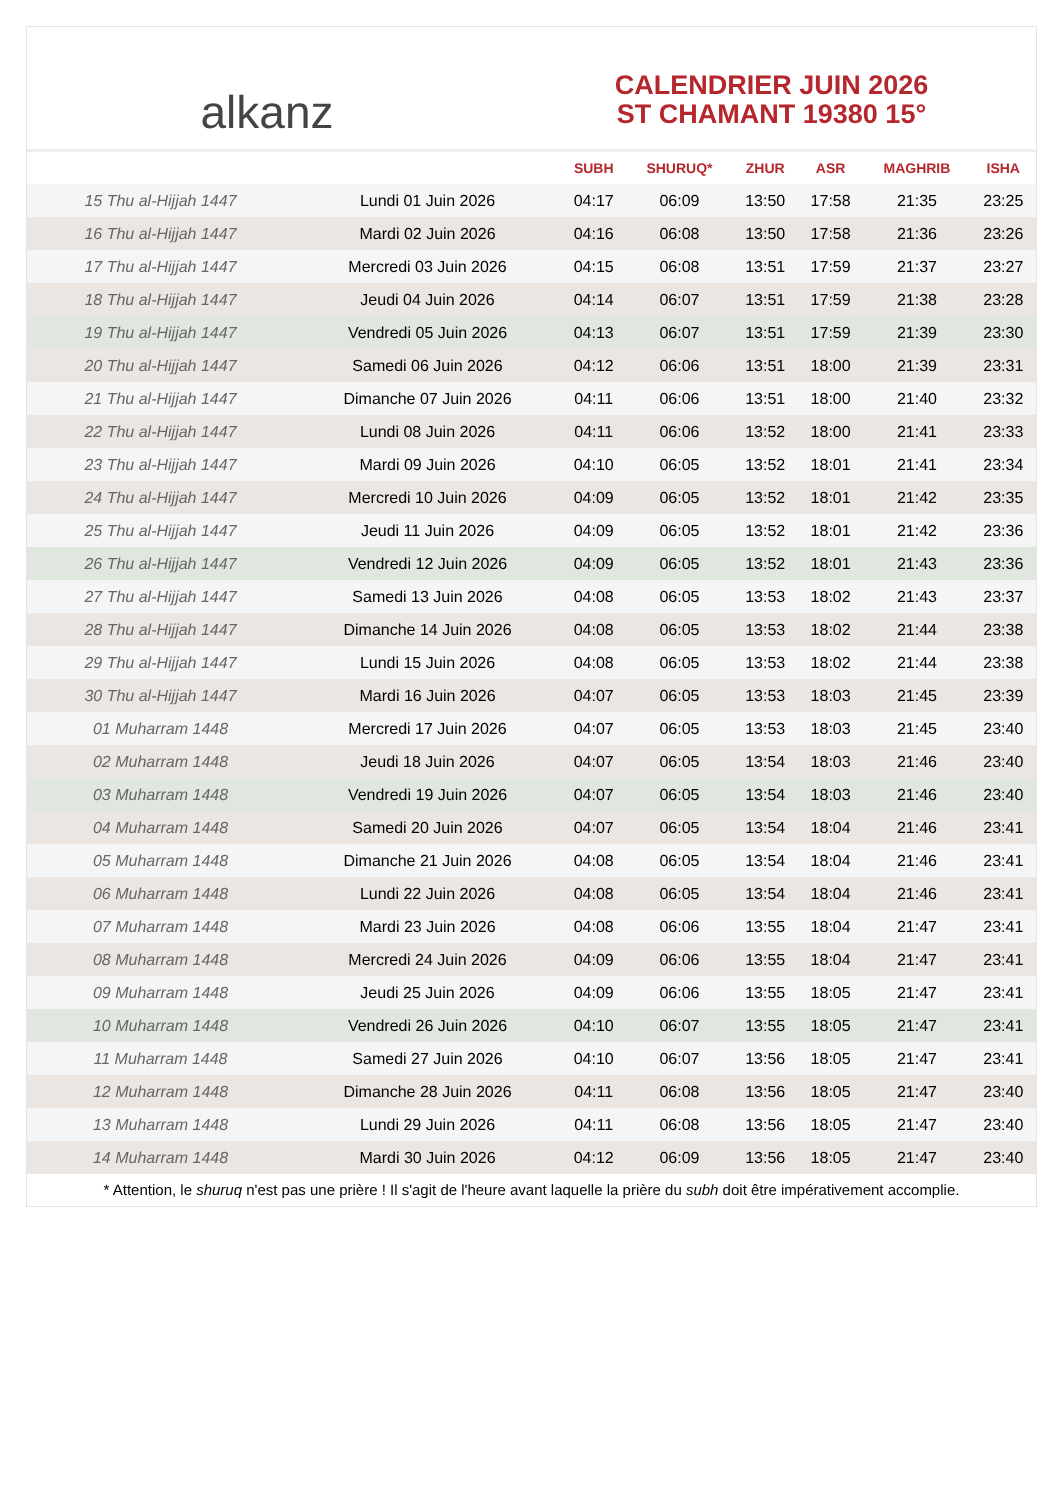alkanz
CALENDRIER JUIN 2026
ST CHAMANT 19380 15°
| | | SUBH | SHURUQ* | ZHUR | ASR | MAGHRIB | ISHA |
| --- | --- | --- | --- | --- | --- | --- | --- |
| 15 Thu al-Hijjah 1447 | Lundi 01 Juin 2026 | 04:17 | 06:09 | 13:50 | 17:58 | 21:35 | 23:25 |
| 16 Thu al-Hijjah 1447 | Mardi 02 Juin 2026 | 04:16 | 06:08 | 13:50 | 17:58 | 21:36 | 23:26 |
| 17 Thu al-Hijjah 1447 | Mercredi 03 Juin 2026 | 04:15 | 06:08 | 13:51 | 17:59 | 21:37 | 23:27 |
| 18 Thu al-Hijjah 1447 | Jeudi 04 Juin 2026 | 04:14 | 06:07 | 13:51 | 17:59 | 21:38 | 23:28 |
| 19 Thu al-Hijjah 1447 | Vendredi 05 Juin 2026 | 04:13 | 06:07 | 13:51 | 17:59 | 21:39 | 23:30 |
| 20 Thu al-Hijjah 1447 | Samedi 06 Juin 2026 | 04:12 | 06:06 | 13:51 | 18:00 | 21:39 | 23:31 |
| 21 Thu al-Hijjah 1447 | Dimanche 07 Juin 2026 | 04:11 | 06:06 | 13:51 | 18:00 | 21:40 | 23:32 |
| 22 Thu al-Hijjah 1447 | Lundi 08 Juin 2026 | 04:11 | 06:06 | 13:52 | 18:00 | 21:41 | 23:33 |
| 23 Thu al-Hijjah 1447 | Mardi 09 Juin 2026 | 04:10 | 06:05 | 13:52 | 18:01 | 21:41 | 23:34 |
| 24 Thu al-Hijjah 1447 | Mercredi 10 Juin 2026 | 04:09 | 06:05 | 13:52 | 18:01 | 21:42 | 23:35 |
| 25 Thu al-Hijjah 1447 | Jeudi 11 Juin 2026 | 04:09 | 06:05 | 13:52 | 18:01 | 21:42 | 23:36 |
| 26 Thu al-Hijjah 1447 | Vendredi 12 Juin 2026 | 04:09 | 06:05 | 13:52 | 18:01 | 21:43 | 23:36 |
| 27 Thu al-Hijjah 1447 | Samedi 13 Juin 2026 | 04:08 | 06:05 | 13:53 | 18:02 | 21:43 | 23:37 |
| 28 Thu al-Hijjah 1447 | Dimanche 14 Juin 2026 | 04:08 | 06:05 | 13:53 | 18:02 | 21:44 | 23:38 |
| 29 Thu al-Hijjah 1447 | Lundi 15 Juin 2026 | 04:08 | 06:05 | 13:53 | 18:02 | 21:44 | 23:38 |
| 30 Thu al-Hijjah 1447 | Mardi 16 Juin 2026 | 04:07 | 06:05 | 13:53 | 18:03 | 21:45 | 23:39 |
| 01 Muharram 1448 | Mercredi 17 Juin 2026 | 04:07 | 06:05 | 13:53 | 18:03 | 21:45 | 23:40 |
| 02 Muharram 1448 | Jeudi 18 Juin 2026 | 04:07 | 06:05 | 13:54 | 18:03 | 21:46 | 23:40 |
| 03 Muharram 1448 | Vendredi 19 Juin 2026 | 04:07 | 06:05 | 13:54 | 18:03 | 21:46 | 23:40 |
| 04 Muharram 1448 | Samedi 20 Juin 2026 | 04:07 | 06:05 | 13:54 | 18:04 | 21:46 | 23:41 |
| 05 Muharram 1448 | Dimanche 21 Juin 2026 | 04:08 | 06:05 | 13:54 | 18:04 | 21:46 | 23:41 |
| 06 Muharram 1448 | Lundi 22 Juin 2026 | 04:08 | 06:05 | 13:54 | 18:04 | 21:46 | 23:41 |
| 07 Muharram 1448 | Mardi 23 Juin 2026 | 04:08 | 06:06 | 13:55 | 18:04 | 21:47 | 23:41 |
| 08 Muharram 1448 | Mercredi 24 Juin 2026 | 04:09 | 06:06 | 13:55 | 18:04 | 21:47 | 23:41 |
| 09 Muharram 1448 | Jeudi 25 Juin 2026 | 04:09 | 06:06 | 13:55 | 18:05 | 21:47 | 23:41 |
| 10 Muharram 1448 | Vendredi 26 Juin 2026 | 04:10 | 06:07 | 13:55 | 18:05 | 21:47 | 23:41 |
| 11 Muharram 1448 | Samedi 27 Juin 2026 | 04:10 | 06:07 | 13:56 | 18:05 | 21:47 | 23:41 |
| 12 Muharram 1448 | Dimanche 28 Juin 2026 | 04:11 | 06:08 | 13:56 | 18:05 | 21:47 | 23:40 |
| 13 Muharram 1448 | Lundi 29 Juin 2026 | 04:11 | 06:08 | 13:56 | 18:05 | 21:47 | 23:40 |
| 14 Muharram 1448 | Mardi 30 Juin 2026 | 04:12 | 06:09 | 13:56 | 18:05 | 21:47 | 23:40 |
* Attention, le shuruq n'est pas une prière ! Il s'agit de l'heure avant laquelle la prière du subh doit être impérativement accomplie.